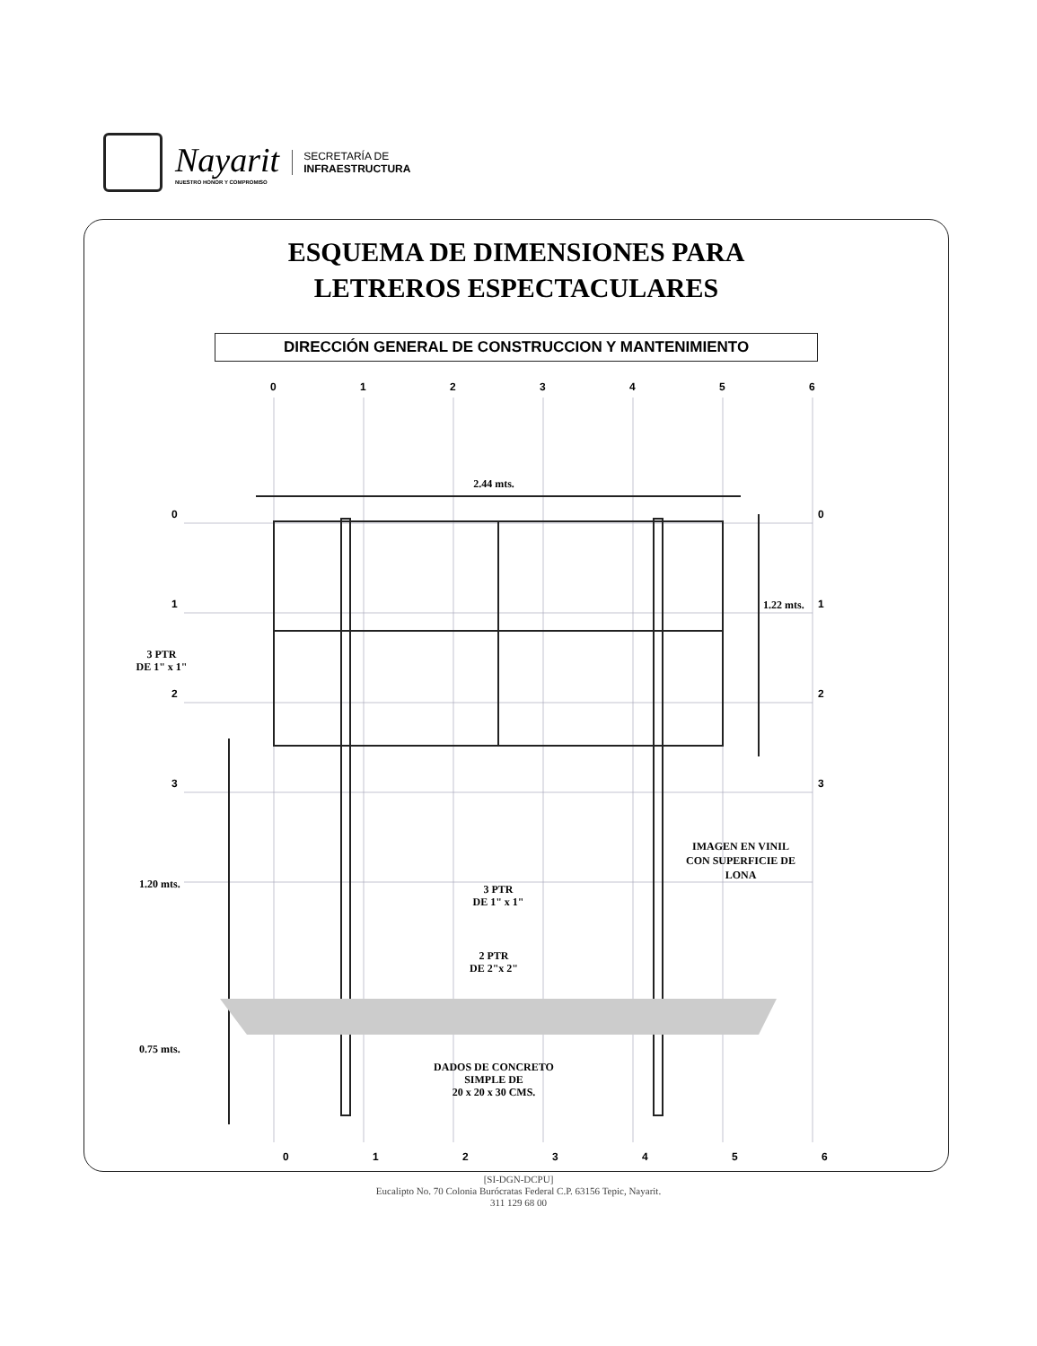Nayarit
NUESTRO HONOR Y COMPROMISO
SECRETARÍA DE
INFRAESTRUCTURA
ESQUEMA DE DIMENSIONES PARA
LETREROS ESPECTACULARES
DIRECCIÓN GENERAL DE CONSTRUCCION Y MANTENIMIENTO
0
1
2
3
4
5
6
0
1
2
3
0
1
2
3
0
1
2
3
4
5
6
2.44 mts.
1.22 mts.
3 PTR
DE 1" x 1"
1.20 mts.
0.75 mts.
3 PTR
DE 1" x 1"
IMAGEN EN VINIL
CON SUPERFICIE DE
LONA
2 PTR
DE 2"x 2"
DADOS DE CONCRETO
SIMPLE DE
20 x 20 x 30 CMS.
[SI-DGN-DCPU]
Eucalipto No. 70 Colonia Burócratas Federal C.P. 63156 Tepic, Nayarit.
311 129 68 00